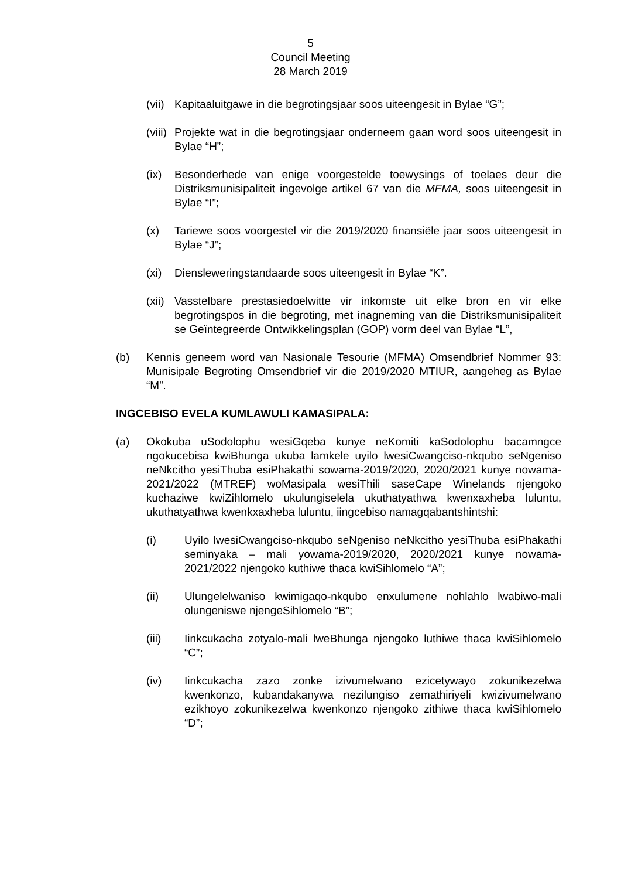5
Council Meeting
28 March 2019
(vii) Kapitaaluitgawe in die begrotingsjaar soos uiteengesit in Bylae “G”;
(viii) Projekte wat in die begrotingsjaar onderneem gaan word soos uiteengesit in Bylae “H”;
(ix) Besonderhede van enige voorgestelde toewysings of toelaes deur die Distriksmunisipaliteit ingevolge artikel 67 van die MFMA, soos uiteengesit in Bylae “I”;
(x) Tariewe soos voorgestel vir die 2019/2020 finansiële jaar soos uiteengesit in Bylae “J”;
(xi) Diensleweringstandaarde soos uiteengesit in Bylae “K”.
(xii) Vasstelbare prestasiedoelwitte vir inkomste uit elke bron en vir elke begrotingspos in die begroting, met inagneming van die Distriksmunisipaliteit se Geïntegreerde Ontwikkelingsplan (GOP) vorm deel van Bylae “L”,
(b) Kennis geneem word van Nasionale Tesourie (MFMA) Omsendbrief Nommer 93: Munisipale Begroting Omsendbrief vir die 2019/2020 MTIUR, aangeheg as Bylae “M”.
INGCEBISO EVELA KUMLAWULI KAMASIPALA:
(a) Okokuba uSodolophu wesiGqeba kunye neKomiti kaSodolophu bacamngce ngokucebisa kwiBhunga ukuba lamkele uyilo lwesiCwangciso-nkqubo seNgeniso neNkcitho yesiThuba esiPhakathi sowama-2019/2020, 2020/2021 kunye nowama-2021/2022 (MTREF) woMasipala wesiThili saseCape Winelands njengoko kuchaziwe kwiZihlomelo ukulungiselela ukuthatyathwa kwenxaxheba luluntu, ukuthatyathwa kwenkxaxheba luluntu, iingcebiso namagqabantshintshi:
(i) Uyilo lwesiCwangciso-nkqubo seNgeniso neNkcitho yesiThuba esiPhakathi seminyaka – mali yowama-2019/2020, 2020/2021 kunye nowama-2021/2022 njengoko kuthiwe thaca kwiSihlomelo “A”;
(ii) Ulungelelwaniso kwimigaqo-nkqubo enxulumene nohlahlo lwabiwo-mali olungeniswe njengeSihlomelo “B”;
(iii) Iinkcukacha zotyalo-mali lweBhunga njengoko luthiwe thaca kwiSihlomelo “C”;
(iv) Iinkcukacha zazo zonke izivumelwano ezicetywayo zokunikezelwa kwenkonzo, kubandakanywa nezilungiso zemathiriyeli kwizivumelwano ezikhoyo zokunikezelwa kwenkonzo njengoko zithiwe thaca kwiSihlomelo “D”;